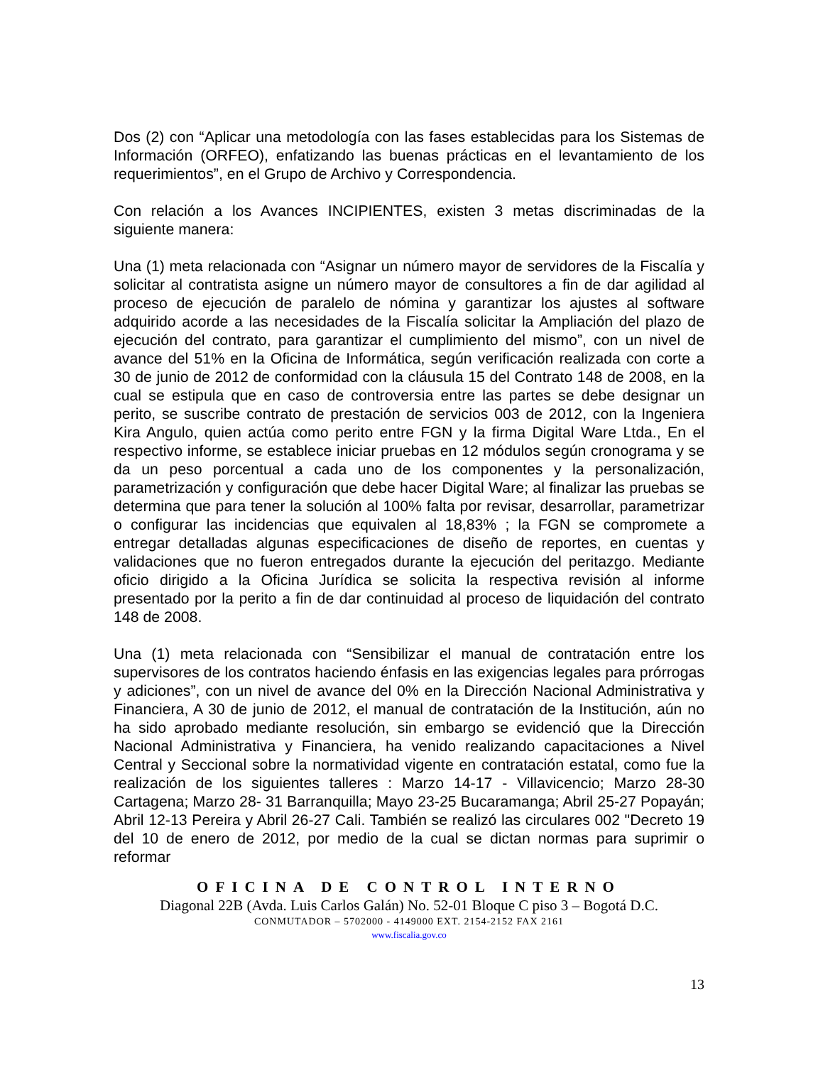Dos (2) con “Aplicar una metodología con las fases establecidas para los Sistemas de Información (ORFEO), enfatizando las buenas prácticas en el levantamiento de los requerimientos”, en el Grupo de Archivo y Correspondencia.
Con relación a los Avances INCIPIENTES, existen 3 metas discriminadas de la siguiente manera:
Una (1) meta relacionada con “Asignar un número mayor de servidores de la Fiscalía y solicitar al contratista asigne un número mayor de consultores a fin de dar agilidad al proceso de ejecución de paralelo de nómina y garantizar los ajustes al software adquirido acorde a las necesidades de la Fiscalía solicitar la Ampliación del plazo de ejecución del contrato, para garantizar el cumplimiento del mismo”, con un nivel de avance del 51% en la Oficina de Informática, según verificación realizada con corte a 30 de junio de 2012 de conformidad con la cláusula 15 del Contrato 148 de 2008, en la cual se estipula que en caso de controversia entre las partes se debe designar un perito, se suscribe contrato de prestación de servicios 003 de 2012, con la Ingeniera Kira Angulo, quien actúa como perito entre FGN y la firma Digital Ware Ltda., En el respectivo informe, se establece iniciar pruebas en 12 módulos según cronograma y se da un peso porcentual a cada uno de los componentes y la personalización, parametrización y configuración que debe hacer Digital Ware; al finalizar las pruebas se determina que para tener la solución al 100% falta por revisar, desarrollar, parametrizar o configurar las incidencias que equivalen al 18,83% ; la FGN se compromete a entregar detalladas algunas especificaciones de diseño de reportes, en cuentas y validaciones que no fueron entregados durante la ejecución del peritazgo. Mediante oficio dirigido a la Oficina Jurídica se solicita la respectiva revisión al informe presentado por la perito a fin de dar continuidad al proceso de liquidación del contrato 148 de 2008.
Una (1) meta relacionada con “Sensibilizar el manual de contratación entre los supervisores de los contratos haciendo énfasis en las exigencias legales para prórrogas y adiciones”, con un nivel de avance del 0% en la Dirección Nacional Administrativa y Financiera, A 30 de junio de 2012, el manual de contratación de la Institución, aún no ha sido aprobado mediante resolución, sin embargo se evidenció que la Dirección Nacional Administrativa y Financiera, ha venido realizando capacitaciones a Nivel Central y Seccional sobre la normatividad vigente en contratación estatal, como fue la realización de los siguientes talleres : Marzo 14-17 - Villavicencio; Marzo 28-30 Cartagena; Marzo 28- 31 Barranquilla; Mayo 23-25 Bucaramanga; Abril 25-27 Popayán; Abril 12-13 Pereira y Abril 26-27 Cali. También se realizó las circulares 002 "Decreto 19 del 10 de enero de 2012, por medio de la cual se dictan normas para suprimir o reformar
OFICINA DE CONTROL INTERNO
Diagonal 22B (Avda. Luis Carlos Galán) No. 52-01 Bloque C piso 3 – Bogotá D.C.
CONMUTADOR – 5702000 - 4149000 EXT. 2154-2152 FAX 2161
www.fiscalia.gov.co
13